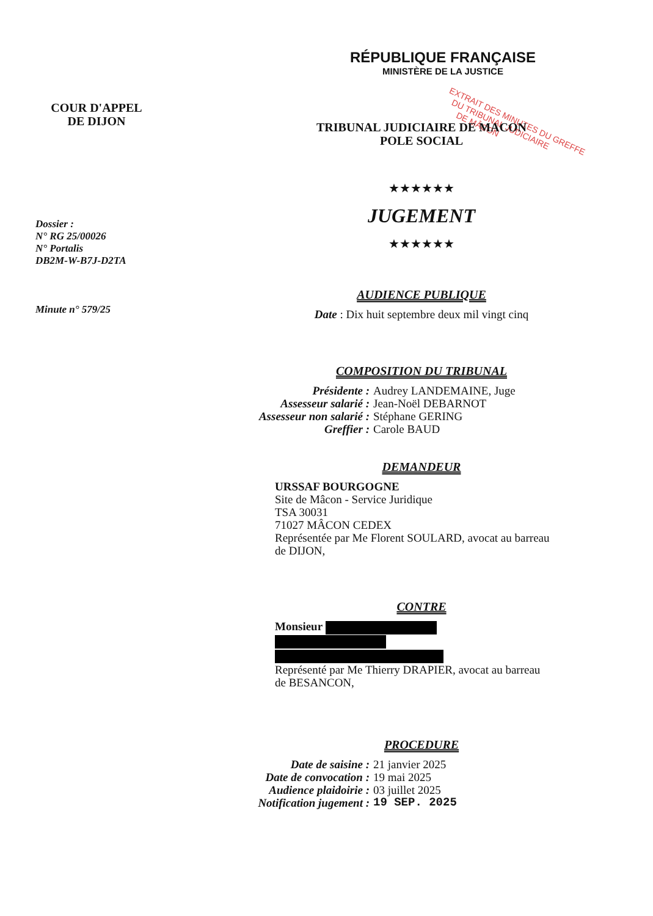COUR D'APPEL
DE DIJON
Dossier :
N° RG 25/00026
N° Portalis
DB2M-W-B7J-D2TA
Minute n° 579/25
EXTRAIT DES MINUTES DU GREFFE
DU TRIBUNAL JUDICIAIRE
DE MÂCON
RÉPUBLIQUE FRANÇAISE
MINISTÈRE DE LA JUSTICE
TRIBUNAL JUDICIAIRE DE MACON
POLE SOCIAL
★★★★★★
JUGEMENT
★★★★★★
AUDIENCE PUBLIQUE
Date : Dix huit septembre deux mil vingt cinq
COMPOSITION DU TRIBUNAL
Présidente : Audrey LANDEMAINE, Juge
Assesseur salarié : Jean-Noël DEBARNOT
Assesseur non salarié : Stéphane GERING
Greffier : Carole BAUD
DEMANDEUR
URSSAF BOURGOGNE
Site de Mâcon - Service Juridique
TSA 30031
71027 MÂCON CEDEX
Représentée par Me Florent SOULARD, avocat au barreau
de DIJON,
CONTRE
Monsieur
Représenté par Me Thierry DRAPIER, avocat au barreau
de BESANCON,
PROCEDURE
Date de saisine : 21 janvier 2025
Date de convocation : 19 mai 2025
Audience plaidoirie : 03 juillet 2025
Notification jugement : 19 SEP. 2025